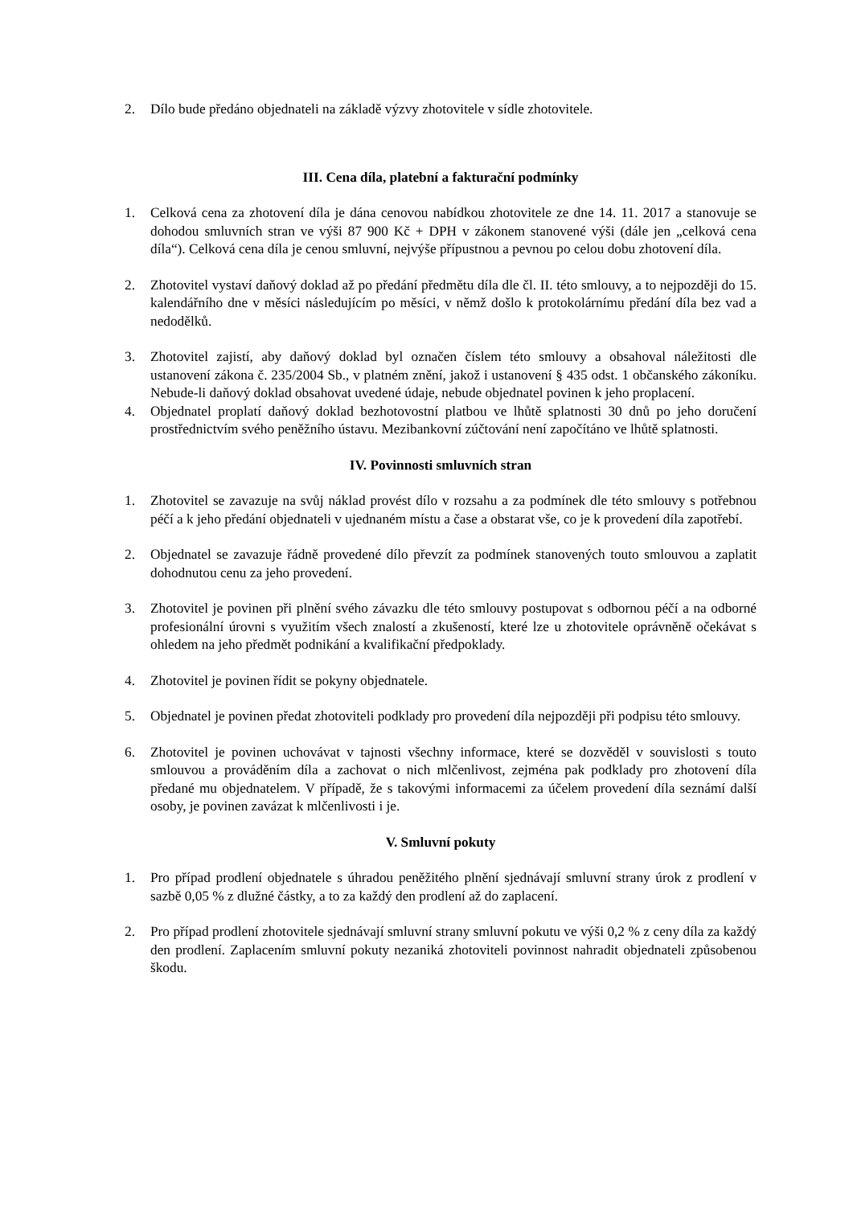2. Dílo bude předáno objednateli na základě výzvy zhotovitele v sídle zhotovitele.
III. Cena díla, platební a fakturační podmínky
1. Celková cena za zhotovení díla je dána cenovou nabídkou zhotovitele ze dne 14. 11. 2017 a stanovuje se dohodou smluvních stran ve výši 87 900 Kč + DPH v zákonem stanovené výši (dále jen „celková cena díla“). Celková cena díla je cenou smluvní, nejvýše přípustnou a pevnou po celou dobu zhotovení díla.
2. Zhotovitel vystaví daňový doklad až po předání předmětu díla dle čl. II. této smlouvy, a to nejpozději do 15. kalendářního dne v měsíci následujícím po měsíci, v němž došlo k protokolárnímu předání díla bez vad a nedodělků.
3. Zhotovitel zajistí, aby daňový doklad byl označen číslem této smlouvy a obsahoval náležitosti dle ustanovení zákona č. 235/2004 Sb., v platném znění, jakož i ustanovení § 435 odst. 1 občanského zákoníku. Nebude-li daňový doklad obsahovat uvedené údaje, nebude objednatel povinen k jeho proplacení.
4. Objednatel proplatí daňový doklad bezhotovostní platbou ve lhůtě splatnosti 30 dnů po jeho doručení prostřednictvím svého peněžního ústavu. Mezibankovní zúčtování není započítáno ve lhůtě splatnosti.
IV. Povinnosti smluvních stran
1. Zhotovitel se zavazuje na svůj náklad provést dílo v rozsahu a za podmínek dle této smlouvy s potřebnou péčí a k jeho předání objednateli v ujednaném místu a čase a obstarat vše, co je k provedení díla zapotřebí.
2. Objednatel se zavazuje řádně provedené dílo převzít za podmínek stanovených touto smlouvou a zaplatit dohodnutou cenu za jeho provedení.
3. Zhotovitel je povinen při plnění svého závazku dle této smlouvy postupovat s odbornou péčí a na odborné profesionální úrovni s využitím všech znalostí a zkušeností, které lze u zhotovitele oprávněně očekávat s ohledem na jeho předmět podnikání a kvalifikační předpoklady.
4. Zhotovitel je povinen řídit se pokyny objednatele.
5. Objednatel je povinen předat zhotoviteli podklady pro provedení díla nejpozději při podpisu této smlouvy.
6. Zhotovitel je povinen uchovávat v tajnosti všechny informace, které se dozvěděl v souvislosti s touto smlouvou a prováděním díla a zachovat o nich mlčenlivost, zejména pak podklady pro zhotovení díla předané mu objednatelem. V případě, že s takovými informacemi za účelem provedení díla seznámí další osoby, je povinen zavázat k mlčenlivosti i je.
V. Smluvní pokuty
1. Pro případ prodlení objednatele s úhradou peněžitého plnění sjednávají smluvní strany úrok z prodlení v sazbě 0,05 % z dlužné částky, a to za každý den prodlení až do zaplacení.
2. Pro případ prodlení zhotovitele sjednávají smluvní strany smluvní pokutu ve výši 0,2 % z ceny díla za každý den prodlení. Zaplacením smluvní pokuty nezaniká zhotoviteli povinnost nahradit objednateli způsobenou škodu.